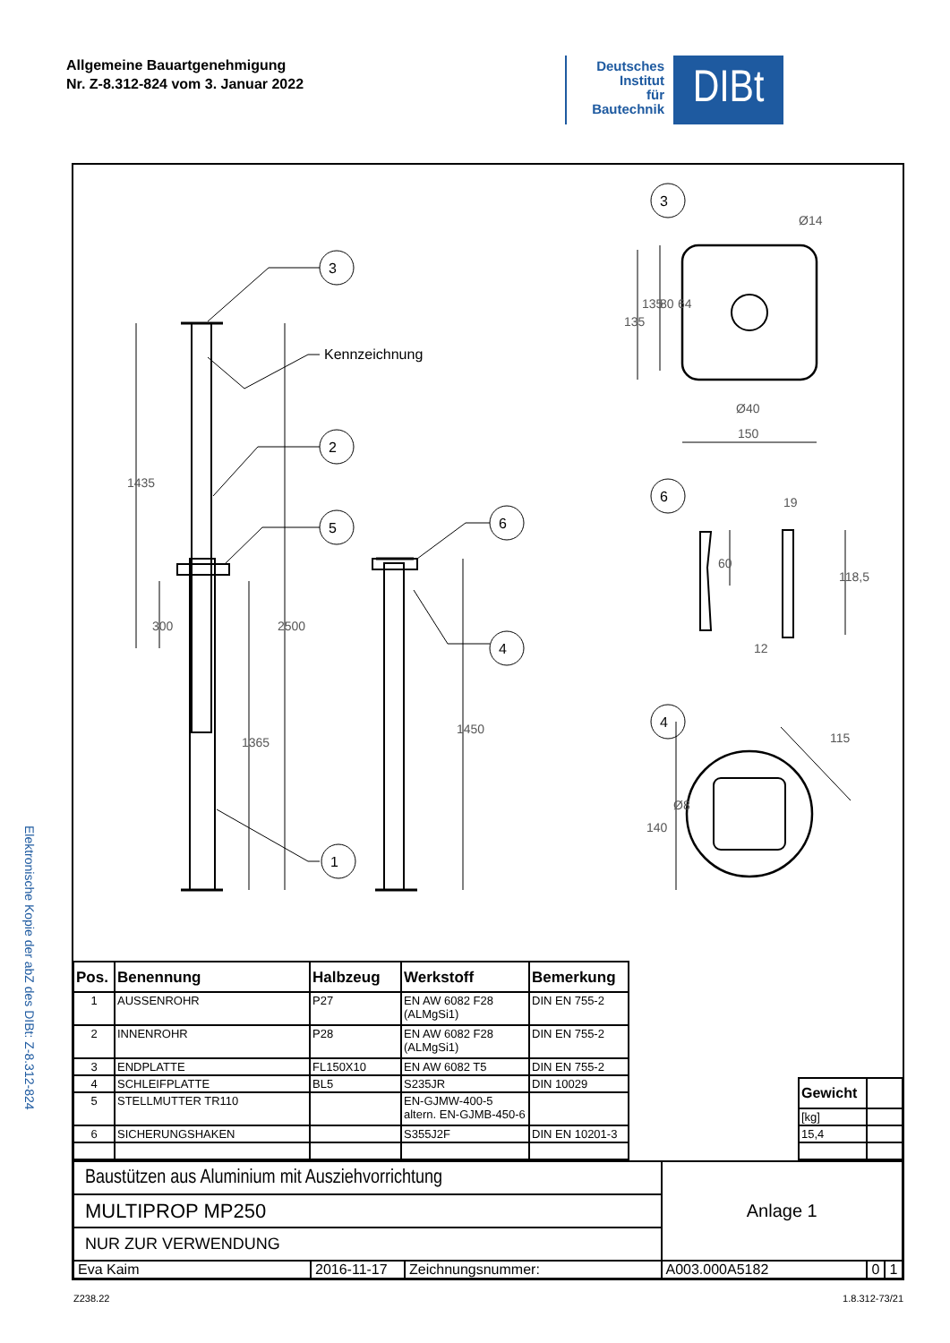Allgemeine Bauartgenehmigung
Nr. Z-8.312-824 vom 3. Januar 2022
Deutsches
Institut
für
Bautechnik
DIBt
Elektronische Kopie der abZ des DIBt: Z-8.312-824
3
2
5
1
6
4
3
6
4
Kennzeichnung
1435
300
2500
1365
1450
Ø14
135
135
80
64
Ø40
150
19
60
118,5
12
115
Ø8
140
| Pos. | Benennung | Halbzeug | Werkstoff | Bemerkung |
| --- | --- | --- | --- | --- |
| 1 | AUSSENROHR | P27 | EN AW 6082 F28 (ALMgSi1) | DIN EN 755-2 |
| 2 | INNENROHR | P28 | EN AW 6082 F28 (ALMgSi1) | DIN EN 755-2 |
| 3 | ENDPLATTE | FL150X10 | EN AW 6082 T5 | DIN EN 755-2 |
| 4 | SCHLEIFPLATTE | BL5 | S235JR | DIN 10029 |
| 5 | STELLMUTTER TR110 | | EN-GJMW-400-5 altern. EN-GJMB-450-6 | |
| 6 | SICHERUNGSHAKEN | | S355J2F | DIN EN 10201-3 |
| Gewicht | |
| [kg] | |
| 15,4 | |
| Baustützen aus Aluminium mit Ausziehvorrichtung | | | Anlage 1 | | |
| MULTIPROP MP250 | | | | | |
| NUR ZUR VERWENDUNG | | | | | |
| Eva Kaim | 2016-11-17 | Zeichnungsnummer: | A003.000A5182 | 0 | 1 |
Z238.22 1.8.312-73/21